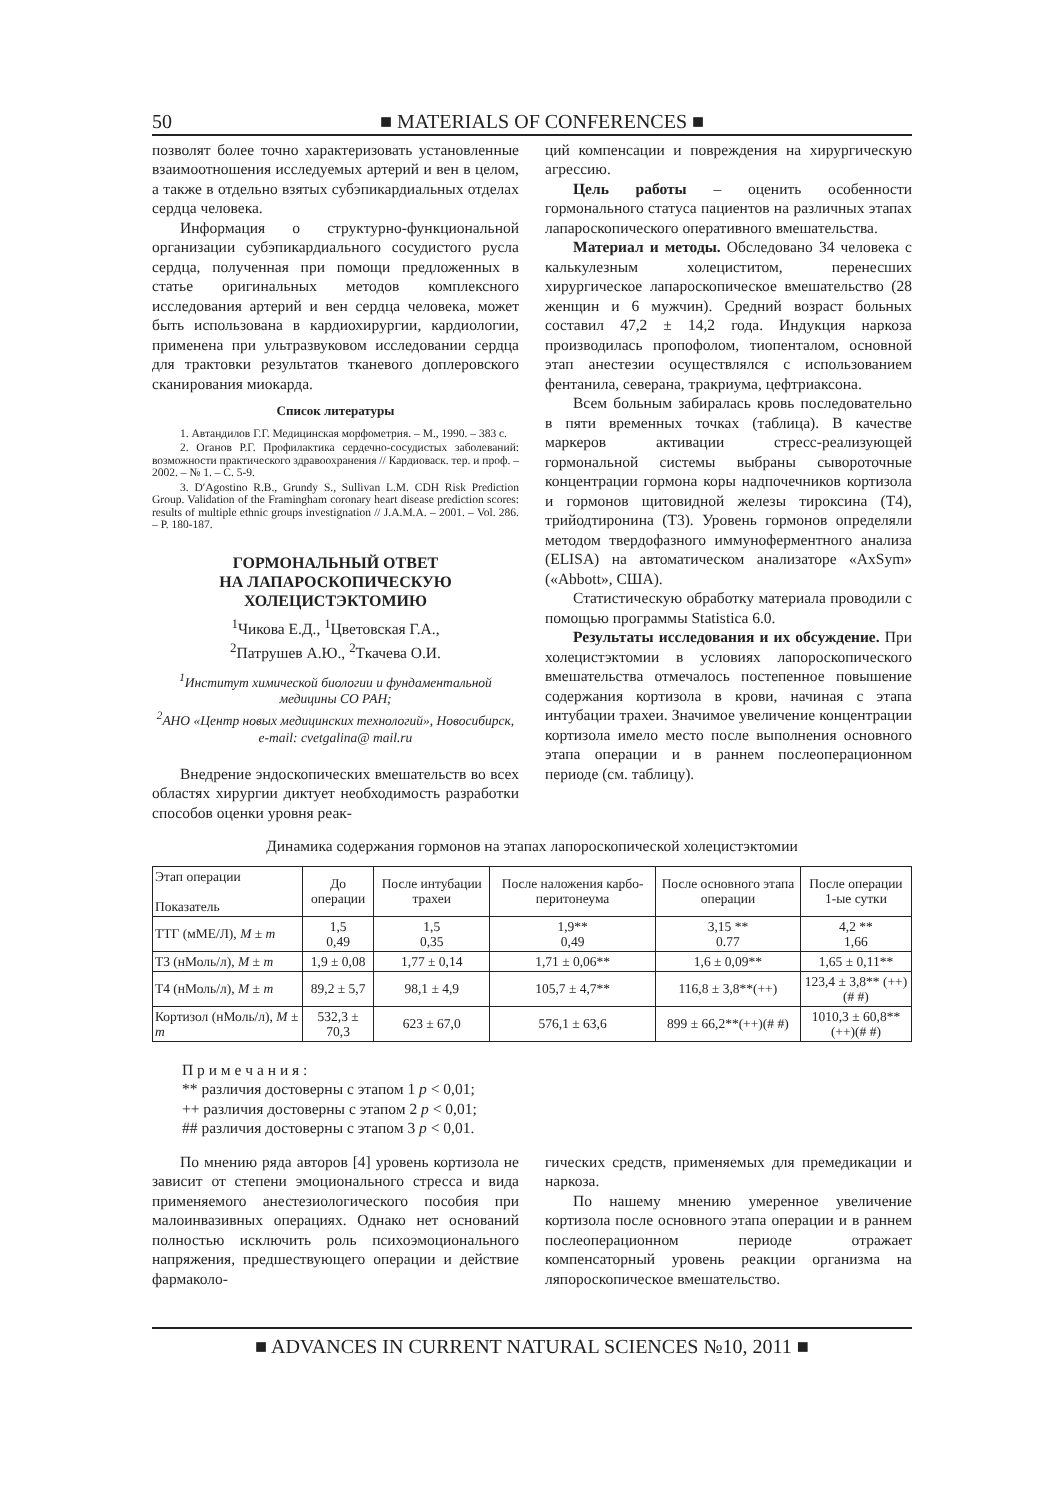50 ■ MATERIALS OF CONFERENCES ■
позволят более точно характеризовать установленные взаимоотношения исследуемых артерий и вен в целом, а также в отдельно взятых субэпикардиальных отделах сердца человека.
Информация о структурно-функциональной организации субэпикардиального сосудистого русла сердца, полученная при помощи предложенных в статье оригинальных методов комплексного исследования артерий и вен сердца человека, может быть использована в кардиохирургии, кардиологии, применена при ультразвуковом исследовании сердца для трактовки результатов тканевого доплеровского сканирования миокарда.
Список литературы
1. Автандилов Г.Г. Медицинская морфометрия. – М., 1990. – 383 с.
2. Оганов Р.Г. Профилактика сердечно-сосудистых заболеваний: возможности практического здравоохранения // Кардиоваск. тер. и проф. – 2002. – № 1. – С. 5-9.
3. D′Agostino R.B., Grundy S., Sullivan L.M. CDH Risk Prediction Group. Validation of the Framingham coronary heart disease prediction scores: results of multiple ethnic groups investignation // J.A.M.A. – 2001. – Vol. 286. – P. 180-187.
ГОРМОНАЛЬНЫЙ ОТВЕТ
НА ЛАПАРОСКОПИЧЕСКУЮ
ХОЛЕЦИСТЭКТОМИЮ
<sup>1</sup> Чикова Е.Д., <sup>1</sup>Цветовская Г.А.,
<sup>2</sup> Патрушев А.Ю., <sup>2</sup>Ткачева О.И.
<sup>1</sup> Институт химической биологии и фундаментальной медицины СО РАН;
<sup>2</sup> АНО «Центр новых медицинских технологий», Новосибирск, e-mail: cvetgalina@ mail.ru
Внедрение эндоскопических вмешательств во всех областях хирургии диктует необходимость разработки способов оценки уровня реак-
ций компенсации и повреждения на хирургическую агрессию.
Цель работы – оценить особенности гормонального статуса пациентов на различных этапах лапароскопического оперативного вмешательства.
Материал и методы. Обследовано 34 человека с калькулезным холециститом, перенесших хирургическое лапароскопическое вмешательство (28 женщин и 6 мужчин). Средний возраст больных составил 47,2 ± 14,2 года. Индукция наркоза производилась пропофолом, тиопенталом, основной этап анестезии осуществлялся с использованием фентанила, северана, тракриума, цефтриаксона.
Всем больным забиралась кровь последовательно в пяти временных точках (таблица). В качестве маркеров активации стресс-реализующей гормональной системы выбраны сывороточные концентрации гормона коры надпочечников кортизола и гормонов щитовидной железы тироксина (Т4), трийодтиронина (Т3). Уровень гормонов определяли методом твердофазного иммуноферментного анализа (ELISA) на автоматическом анализаторе «AxSym» («Abbott», США).
Статистическую обработку материала проводили с помощью программы Statistica 6.0.
Результаты исследования и их обсуждение. При холецистэктомии в условиях лапороскопического вмешательства отмечалось постепенное повышение содержания кортизола в крови, начиная с этапа интубации трахеи. Значимое увеличение концентрации кортизола имело место после выполнения основного этапа операции и в раннем послеоперационном периоде (см. таблицу).
Динамика содержания гормонов на этапах лапороскопической холецистэктомии
| Этап операции Показатель | До операции | После интубации трахеи | После наложения карбо-перитонеума | После основного этапа операции | После операции 1-ые сутки |
| --- | --- | --- | --- | --- | --- |
| ТТГ (мМЕ/Л), M ± m | 1,5 0,49 | 1,5 0,35 | 1,9** 0,49 | 3,15 ** 0.77 | 4,2 ** 1,66 |
| Т3 (нМоль/л), M ± m | 1,9 ± 0,08 | 1,77 ± 0,14 | 1,71 ± 0,06** | 1,6 ± 0,09** | 1,65 ± 0,11** |
| Т4 (нМоль/л), M ± m | 89,2 ± 5,7 | 98,1 ± 4,9 | 105,7 ± 4,7** | 116,8 ± 3,8**(++) | 123,4 ± 3,8** (++)(# #) |
| Кортизол (нМоль/л), M ± m | 532,3 ± 70,3 | 623 ± 67,0 | 576,1 ± 63,6 | 899 ± 66,2**(++)(# #) | 1010,3 ± 60,8**(++)(# #) |
П р и м е ч а н и я :
** различия достоверны с этапом 1 p < 0,01;
++ различия достоверны с этапом 2 p < 0,01;
## различия достоверны с этапом 3 p < 0,01.
По мнению ряда авторов [4] уровень кортизола не зависит от степени эмоционального стресса и вида применяемого анестезиологического пособия при малоинвазивных операциях. Однако нет оснований полностью исключить роль психоэмоционального напряжения, предшествующего операции и действие фармаколо-
гических средств, применяемых для премедикации и наркоза.
По нашему мнению умеренное увеличение кортизола после основного этапа операции и в раннем послеоперационном периоде отражает компенсаторный уровень реакции организма на ляпороскопическое вмешательство.
■ ADVANCES IN CURRENT NATURAL SCIENCES №10, 2011 ■